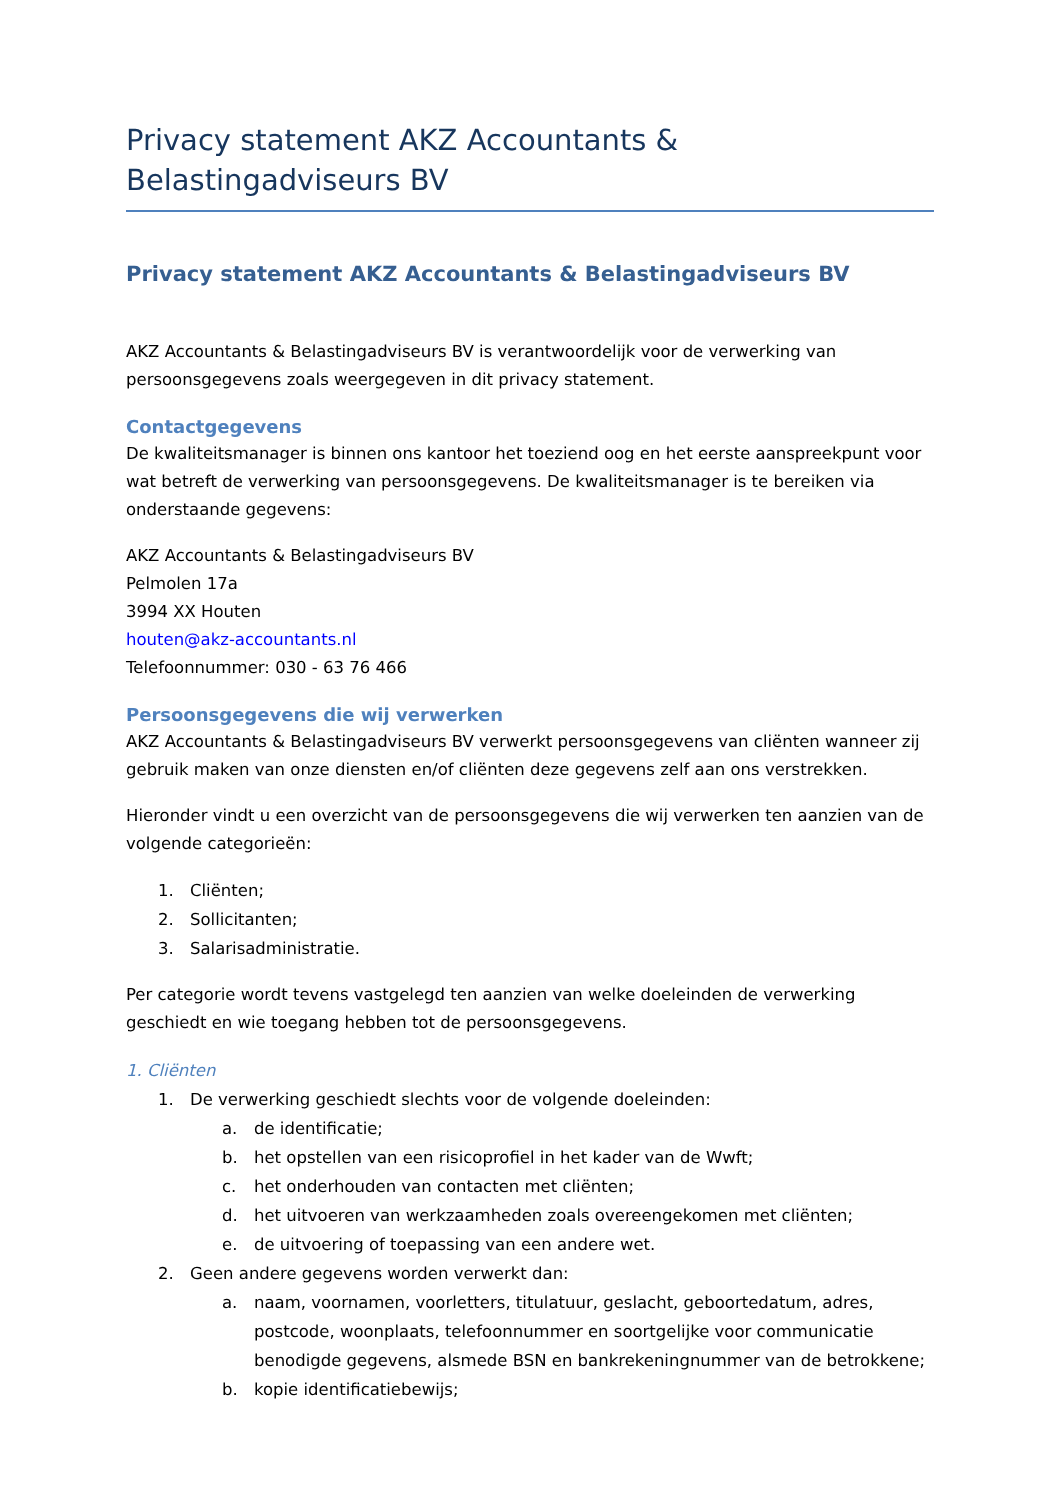Privacy statement AKZ Accountants & Belastingadviseurs BV
Privacy statement AKZ Accountants & Belastingadviseurs BV
AKZ Accountants & Belastingadviseurs BV is verantwoordelijk voor de verwerking van persoonsgegevens zoals weergegeven in dit privacy statement.
Contactgegevens
De kwaliteitsmanager is binnen ons kantoor het toeziend oog en het eerste aanspreekpunt voor wat betreft de verwerking van persoonsgegevens. De kwaliteitsmanager is te bereiken via onderstaande gegevens:
AKZ Accountants & Belastingadviseurs BV
Pelmolen 17a
3994 XX Houten
houten@akz-accountants.nl
Telefoonnummer: 030 - 63 76 466
Persoonsgegevens die wij verwerken
AKZ Accountants & Belastingadviseurs BV verwerkt persoonsgegevens van cliënten wanneer zij gebruik maken van onze diensten en/of cliënten deze gegevens zelf aan ons verstrekken.
Hieronder vindt u een overzicht van de persoonsgegevens die wij verwerken ten aanzien van de volgende categorieën:
1. Cliënten;
2. Sollicitanten;
3. Salarisadministratie.
Per categorie wordt tevens vastgelegd ten aanzien van welke doeleinden de verwerking geschiedt en wie toegang hebben tot de persoonsgegevens.
1. Cliënten
1. De verwerking geschiedt slechts voor de volgende doeleinden:
a. de identificatie;
b. het opstellen van een risicoprofiel in het kader van de Wwft;
c. het onderhouden van contacten met cliënten;
d. het uitvoeren van werkzaamheden zoals overeengekomen met cliënten;
e. de uitvoering of toepassing van een andere wet.
2. Geen andere gegevens worden verwerkt dan:
a. naam, voornamen, voorletters, titulatuur, geslacht, geboortedatum, adres, postcode, woonplaats, telefoonnummer en soortgelijke voor communicatie benodigde gegevens, alsmede BSN en bankrekeningnummer van de betrokkene;
b. kopie identificatiebewijs;